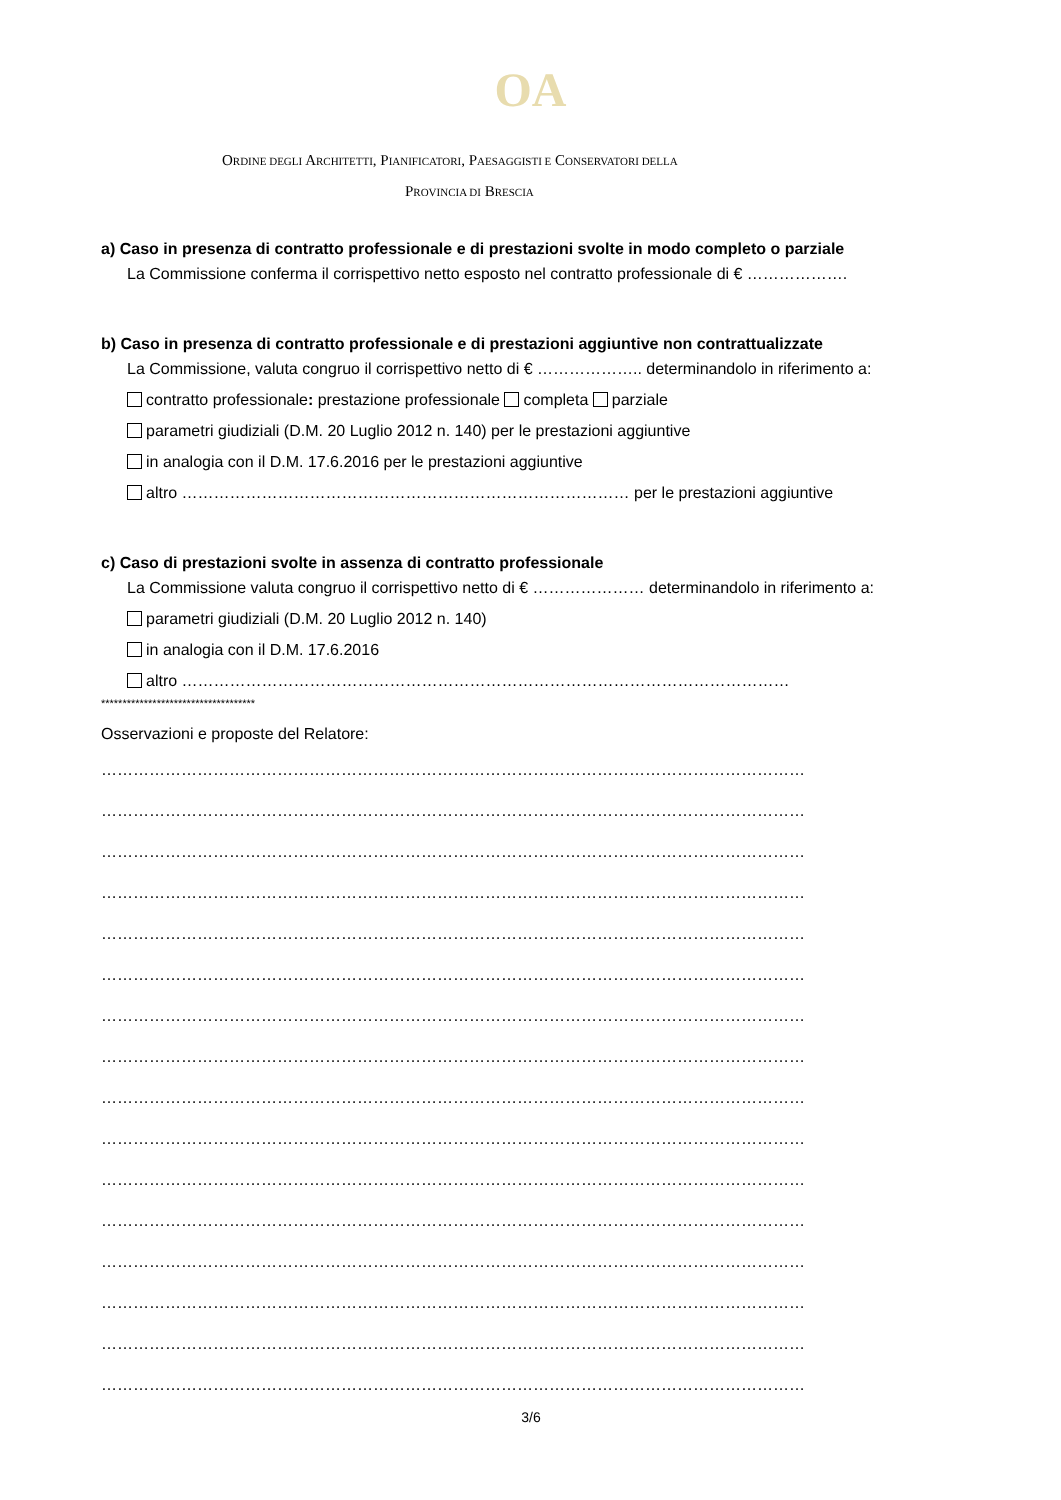OA
ORDINE DEGLI ARCHITETTI, PIANIFICATORI, PAESAGGISTI E CONSERVATORI DELLA
PROVINCIA DI BRESCIA
a) Caso in presenza di contratto professionale e di prestazioni svolte in modo completo o parziale
La Commissione conferma il corrispettivo netto esposto nel contratto professionale di € ……………….
b) Caso in presenza di contratto professionale e di prestazioni aggiuntive non contrattualizzate
La Commissione, valuta congruo il corrispettivo netto di € ……………….. determinandolo in riferimento a:
contratto professionale: prestazione professionale completa parziale
parametri giudiziali (D.M. 20 Luglio 2012 n. 140) per le prestazioni aggiuntive
in analogia con il D.M. 17.6.2016 per le prestazioni aggiuntive
altro ………………………………………………………………………… per le prestazioni aggiuntive
c) Caso di prestazioni svolte in assenza di contratto professionale
La Commissione valuta congruo il corrispettivo netto di € ………………… determinandolo in riferimento a:
parametri giudiziali (D.M. 20 Luglio 2012 n. 140)
in analogia con il D.M. 17.6.2016
altro ……………………………………………………………………………………………………
************************************
Osservazioni e proposte del Relatore:
……………………………………………………………………………………………………………………
……………………………………………………………………………………………………………………
……………………………………………………………………………………………………………………
……………………………………………………………………………………………………………………
……………………………………………………………………………………………………………………
……………………………………………………………………………………………………………………
……………………………………………………………………………………………………………………
……………………………………………………………………………………………………………………
……………………………………………………………………………………………………………………
……………………………………………………………………………………………………………………
……………………………………………………………………………………………………………………
……………………………………………………………………………………………………………………
……………………………………………………………………………………………………………………
……………………………………………………………………………………………………………………
……………………………………………………………………………………………………………………
……………………………………………………………………………………………………………………
3/6